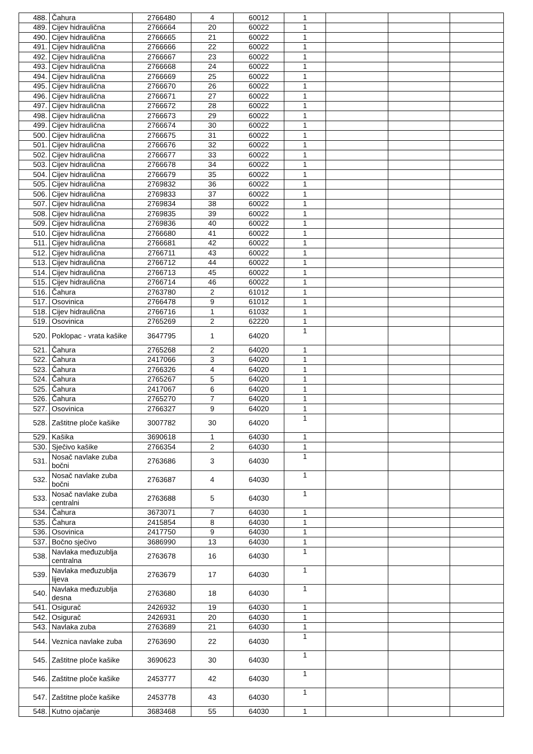| 488. | Čahura | 2766480 | 4 | 60012 | 1 | | | |
| 489. | Cijev hidraulična | 2766664 | 20 | 60022 | 1 | | | |
| 490. | Cijev hidraulična | 2766665 | 21 | 60022 | 1 | | | |
| 491. | Cijev hidraulična | 2766666 | 22 | 60022 | 1 | | | |
| 492. | Cijev hidraulična | 2766667 | 23 | 60022 | 1 | | | |
| 493. | Cijev hidraulična | 2766668 | 24 | 60022 | 1 | | | |
| 494. | Cijev hidraulična | 2766669 | 25 | 60022 | 1 | | | |
| 495. | Cijev hidraulična | 2766670 | 26 | 60022 | 1 | | | |
| 496. | Cijev hidraulična | 2766671 | 27 | 60022 | 1 | | | |
| 497. | Cijev hidraulična | 2766672 | 28 | 60022 | 1 | | | |
| 498. | Cijev hidraulična | 2766673 | 29 | 60022 | 1 | | | |
| 499. | Cijev hidraulična | 2766674 | 30 | 60022 | 1 | | | |
| 500. | Cijev hidraulična | 2766675 | 31 | 60022 | 1 | | | |
| 501. | Cijev hidraulična | 2766676 | 32 | 60022 | 1 | | | |
| 502. | Cijev hidraulična | 2766677 | 33 | 60022 | 1 | | | |
| 503. | Cijev hidraulična | 2766678 | 34 | 60022 | 1 | | | |
| 504. | Cijev hidraulična | 2766679 | 35 | 60022 | 1 | | | |
| 505. | Cijev hidraulična | 2769832 | 36 | 60022 | 1 | | | |
| 506. | Cijev hidraulična | 2769833 | 37 | 60022 | 1 | | | |
| 507. | Cijev hidraulična | 2769834 | 38 | 60022 | 1 | | | |
| 508. | Cijev hidraulična | 2769835 | 39 | 60022 | 1 | | | |
| 509. | Cijev hidraulična | 2769836 | 40 | 60022 | 1 | | | |
| 510. | Cijev hidraulična | 2766680 | 41 | 60022 | 1 | | | |
| 511. | Cijev hidraulična | 2766681 | 42 | 60022 | 1 | | | |
| 512. | Cijev hidraulična | 2766711 | 43 | 60022 | 1 | | | |
| 513. | Cijev hidraulična | 2766712 | 44 | 60022 | 1 | | | |
| 514. | Cijev hidraulična | 2766713 | 45 | 60022 | 1 | | | |
| 515. | Cijev hidraulična | 2766714 | 46 | 60022 | 1 | | | |
| 516. | Čahura | 2763780 | 2 | 61012 | 1 | | | |
| 517. | Osovinica | 2766478 | 9 | 61012 | 1 | | | |
| 518. | Cijev hidraulična | 2766716 | 1 | 61032 | 1 | | | |
| 519. | Osovinica | 2765269 | 2 | 62220 | 1 | | | |
| 520. | Poklopac - vrata kašike | 3647795 | 1 | 64020 | 1 | | | |
| 521. | Čahura | 2765268 | 2 | 64020 | 1 | | | |
| 522. | Čahura | 2417066 | 3 | 64020 | 1 | | | |
| 523. | Čahura | 2766326 | 4 | 64020 | 1 | | | |
| 524. | Čahura | 2765267 | 5 | 64020 | 1 | | | |
| 525. | Čahura | 2417067 | 6 | 64020 | 1 | | | |
| 526. | Čahura | 2765270 | 7 | 64020 | 1 | | | |
| 527. | Osovinica | 2766327 | 9 | 64020 | 1 | | | |
| 528. | Zaštitne ploče kašike | 3007782 | 30 | 64020 | 1 | | | |
| 529. | Kašika | 3690618 | 1 | 64030 | 1 | | | |
| 530. | Sječivo kašike | 2766354 | 2 | 64030 | 1 | | | |
| 531. | Nosač navlake zuba bočni | 2763686 | 3 | 64030 | 1 | | | |
| 532. | Nosač navlake zuba bočni | 2763687 | 4 | 64030 | 1 | | | |
| 533. | Nosač navlake zuba centralni | 2763688 | 5 | 64030 | 1 | | | |
| 534. | Čahura | 3673071 | 7 | 64030 | 1 | | | |
| 535. | Čahura | 2415854 | 8 | 64030 | 1 | | | |
| 536. | Osovinica | 2417750 | 9 | 64030 | 1 | | | |
| 537. | Bočno sječivo | 3686990 | 13 | 64030 | 1 | | | |
| 538. | Navlaka međuzublja centralna | 2763678 | 16 | 64030 | 1 | | | |
| 539. | Navlaka međuzublja lijeva | 2763679 | 17 | 64030 | 1 | | | |
| 540. | Navlaka međuzublja desna | 2763680 | 18 | 64030 | 1 | | | |
| 541. | Osigurač | 2426932 | 19 | 64030 | 1 | | | |
| 542. | Osigurač | 2426931 | 20 | 64030 | 1 | | | |
| 543. | Navlaka zuba | 2763689 | 21 | 64030 | 1 | | | |
| 544. | Veznica navlake zuba | 2763690 | 22 | 64030 | 1 | | | |
| 545. | Zaštitne ploče kašike | 3690623 | 30 | 64030 | 1 | | | |
| 546. | Zaštitne ploče kašike | 2453777 | 42 | 64030 | 1 | | | |
| 547. | Zaštitne ploče kašike | 2453778 | 43 | 64030 | 1 | | | |
| 548. | Kutno ojačanje | 3683468 | 55 | 64030 | 1 | | | |